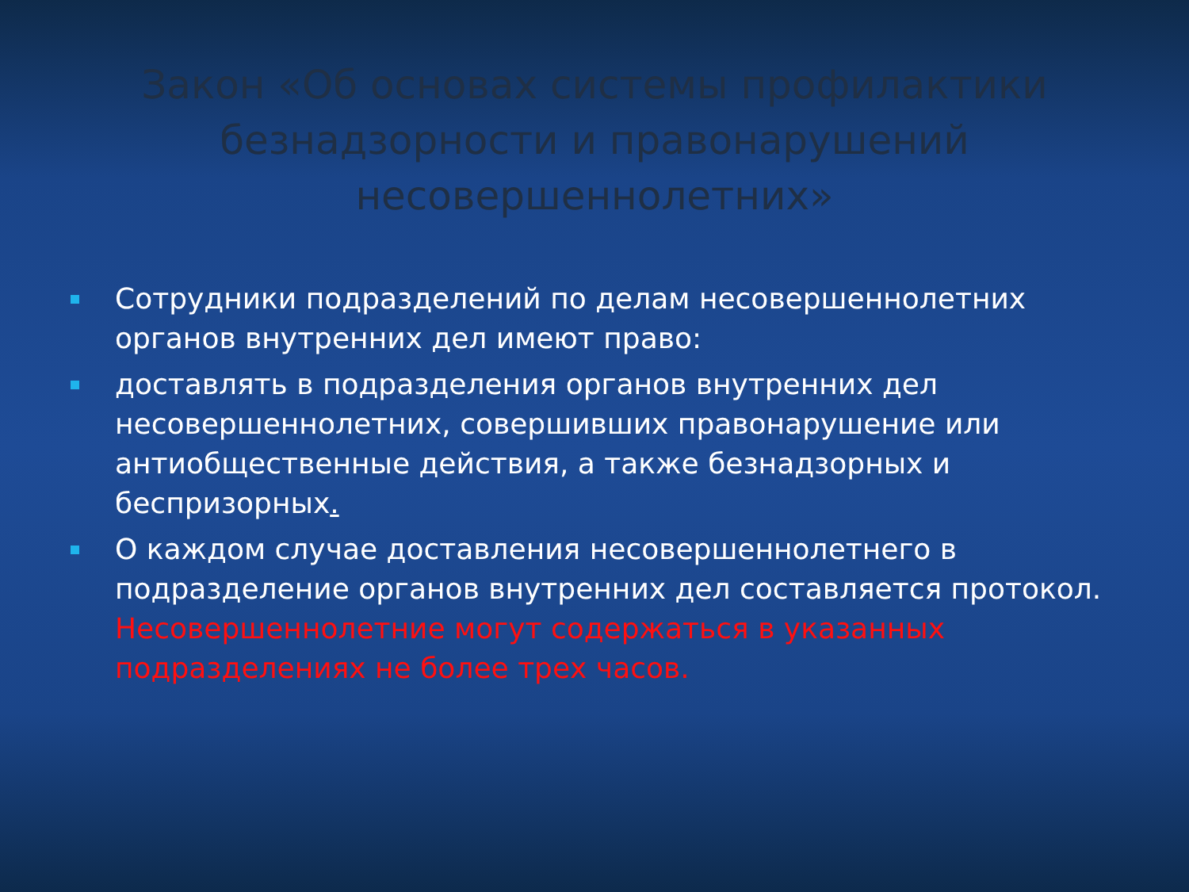Закон «Об основах системы профилактики безнадзорности и правонарушений несовершеннолетних»
Сотрудники подразделений по делам несовершеннолетних органов внутренних дел имеют право:
доставлять в подразделения органов внутренних дел несовершеннолетних, совершивших правонарушение или антиобщественные действия, а также безнадзорных и беспризорных.
О каждом случае доставления несовершеннолетнего в подразделение органов внутренних дел составляется протокол. Несовершеннолетние могут содержаться в указанных подразделениях не более трех часов.